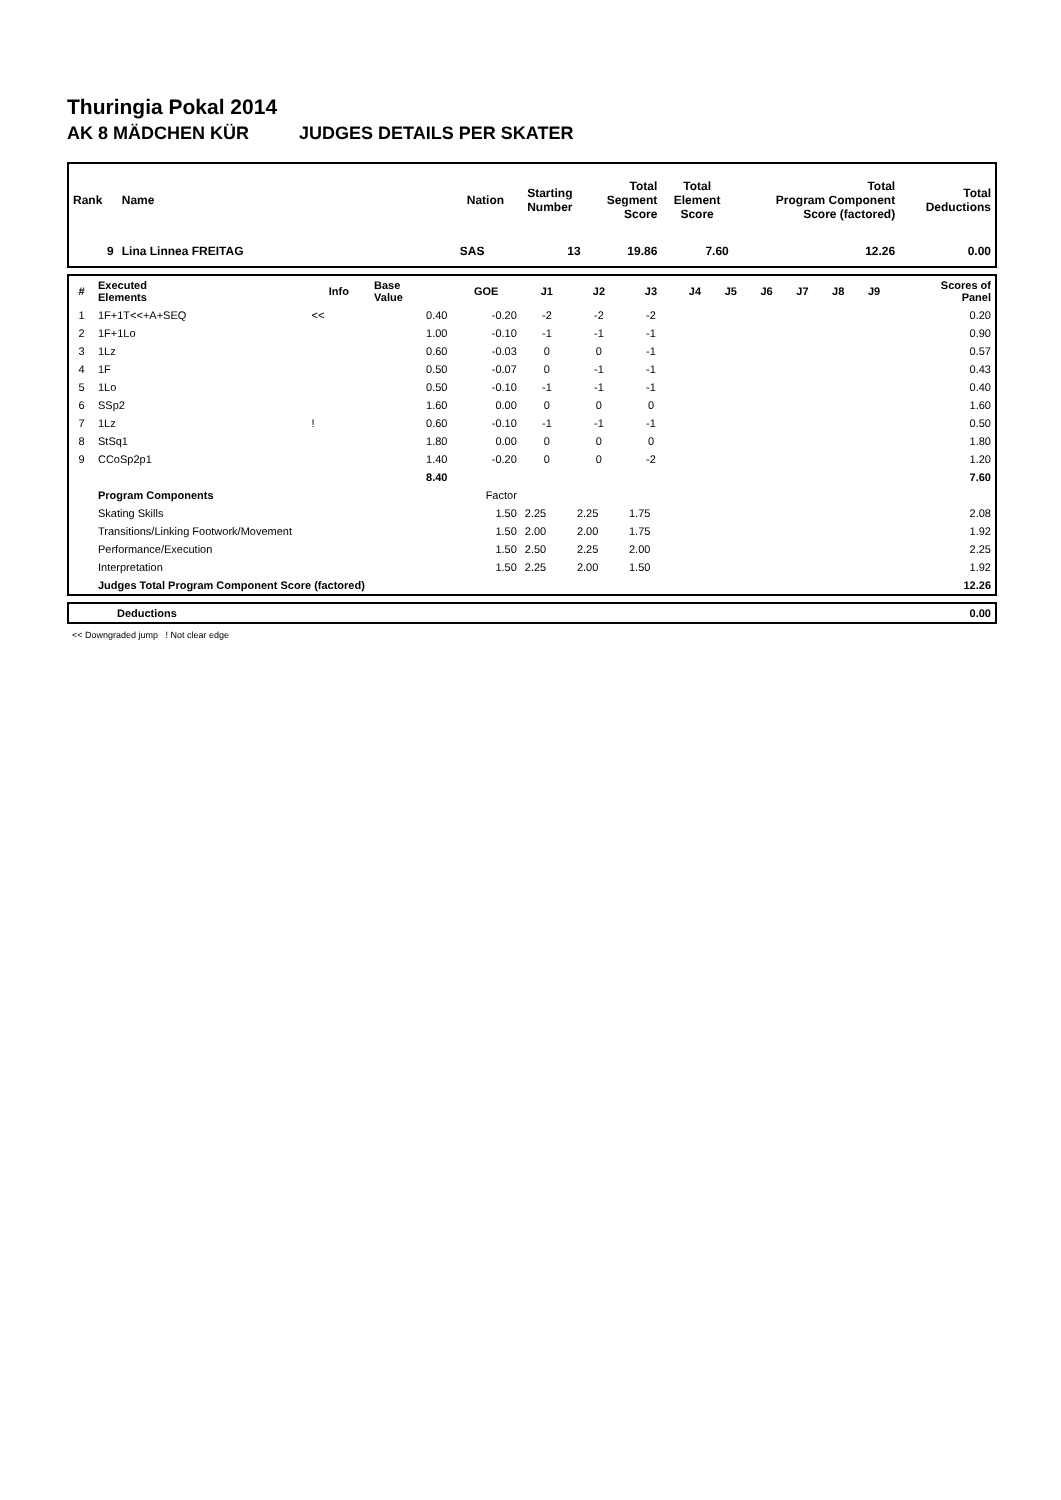Thuringia Pokal 2014
AK 8 MÄDCHEN KÜR JUDGES DETAILS PER SKATER
| Rank | Name | Nation | Starting Number | Total Segment Score | Total Element Score | Total Program Component Score (factored) | Total Deductions |
| --- | --- | --- | --- | --- | --- | --- | --- |
| 9 | Lina Linnea FREITAG | SAS | 13 | 19.86 | 7.60 | 12.26 | 0.00 |
| # | Executed Elements | Info | Base Value | GOE | J1 | J2 | J3 | J4 | J5 | J6 | J7 | J8 | J9 | Scores of Panel |
| --- | --- | --- | --- | --- | --- | --- | --- | --- | --- | --- | --- | --- | --- | --- |
| 1 | 1F+1T<<+A+SEQ | << | 0.40 | -0.20 | -2 | -2 | -2 | | | | | | | 0.20 |
| 2 | 1F+1Lo | | 1.00 | -0.10 | -1 | -1 | -1 | | | | | | | 0.90 |
| 3 | 1Lz | | 0.60 | -0.03 | 0 | 0 | -1 | | | | | | | 0.57 |
| 4 | 1F | | 0.50 | -0.07 | 0 | -1 | -1 | | | | | | | 0.43 |
| 5 | 1Lo | | 0.50 | -0.10 | -1 | -1 | -1 | | | | | | | 0.40 |
| 6 | SSp2 | | 1.60 | 0.00 | 0 | 0 | 0 | | | | | | | 1.60 |
| 7 | 1Lz | ! | 0.60 | -0.10 | -1 | -1 | -1 | | | | | | | 0.50 |
| 8 | StSq1 | | 1.80 | 0.00 | 0 | 0 | 0 | | | | | | | 1.80 |
| 9 | CCoSp2p1 | | 1.40 | -0.20 | 0 | 0 | -2 | | | | | | | 1.20 |
| | | | 8.40 | | | | | | | | | | | 7.60 |
| | Program Components | | | Factor | | | | | | | | | | |
| | Skating Skills | | | 1.50 | 2.25 | 2.25 | 1.75 | | | | | | | 2.08 |
| | Transitions/Linking Footwork/Movement | | | 1.50 | 2.00 | 2.00 | 1.75 | | | | | | | 1.92 |
| | Performance/Execution | | | 1.50 | 2.50 | 2.25 | 2.00 | | | | | | | 2.25 |
| | Interpretation | | | 1.50 | 2.25 | 2.00 | 1.50 | | | | | | | 1.92 |
| | Judges Total Program Component Score (factored) | | | | | | | | | | | | | 12.26 |
| | Deductions | 0.00 |
<< Downgraded jump ! Not clear edge